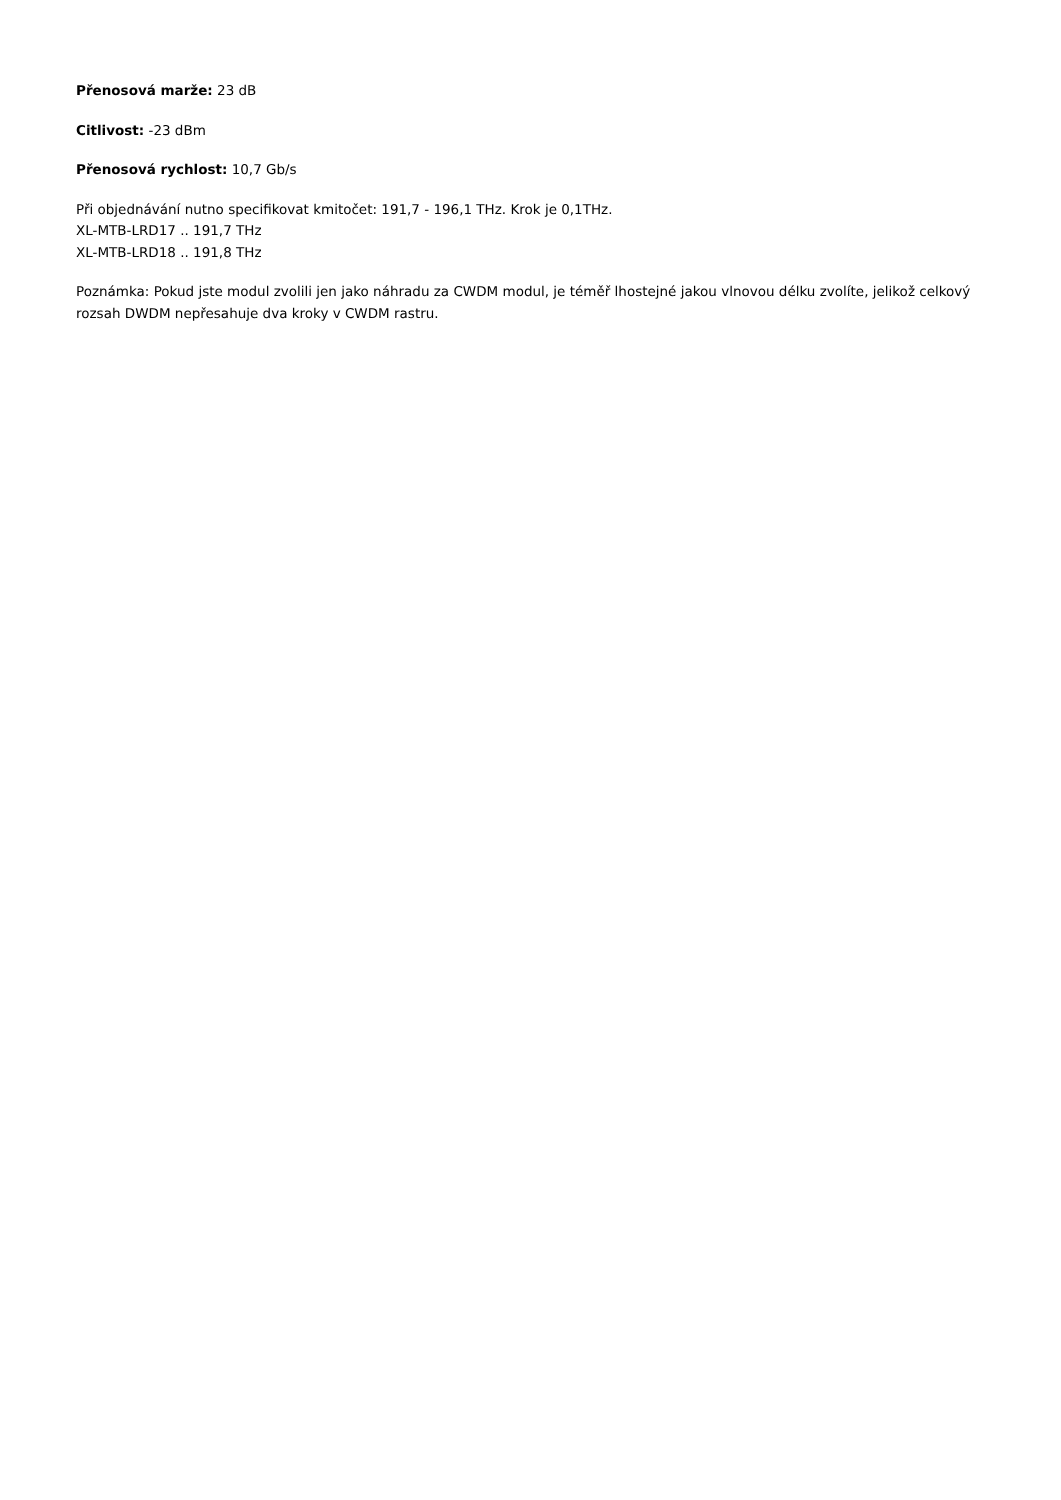Přenosová marže: 23 dB
Citlivost: -23 dBm
Přenosová rychlost: 10,7 Gb/s
Při objednávání nutno specifikovat kmitočet: 191,7 - 196,1 THz. Krok je 0,1THz.
XL-MTB-LRD17 .. 191,7 THz
XL-MTB-LRD18 .. 191,8 THz
Poznámka: Pokud jste modul zvolili jen jako náhradu za CWDM modul, je téměř lhostejné jakou vlnovou délku zvolíte, jelikož celkový rozsah DWDM nepřesahuje dva kroky v CWDM rastru.